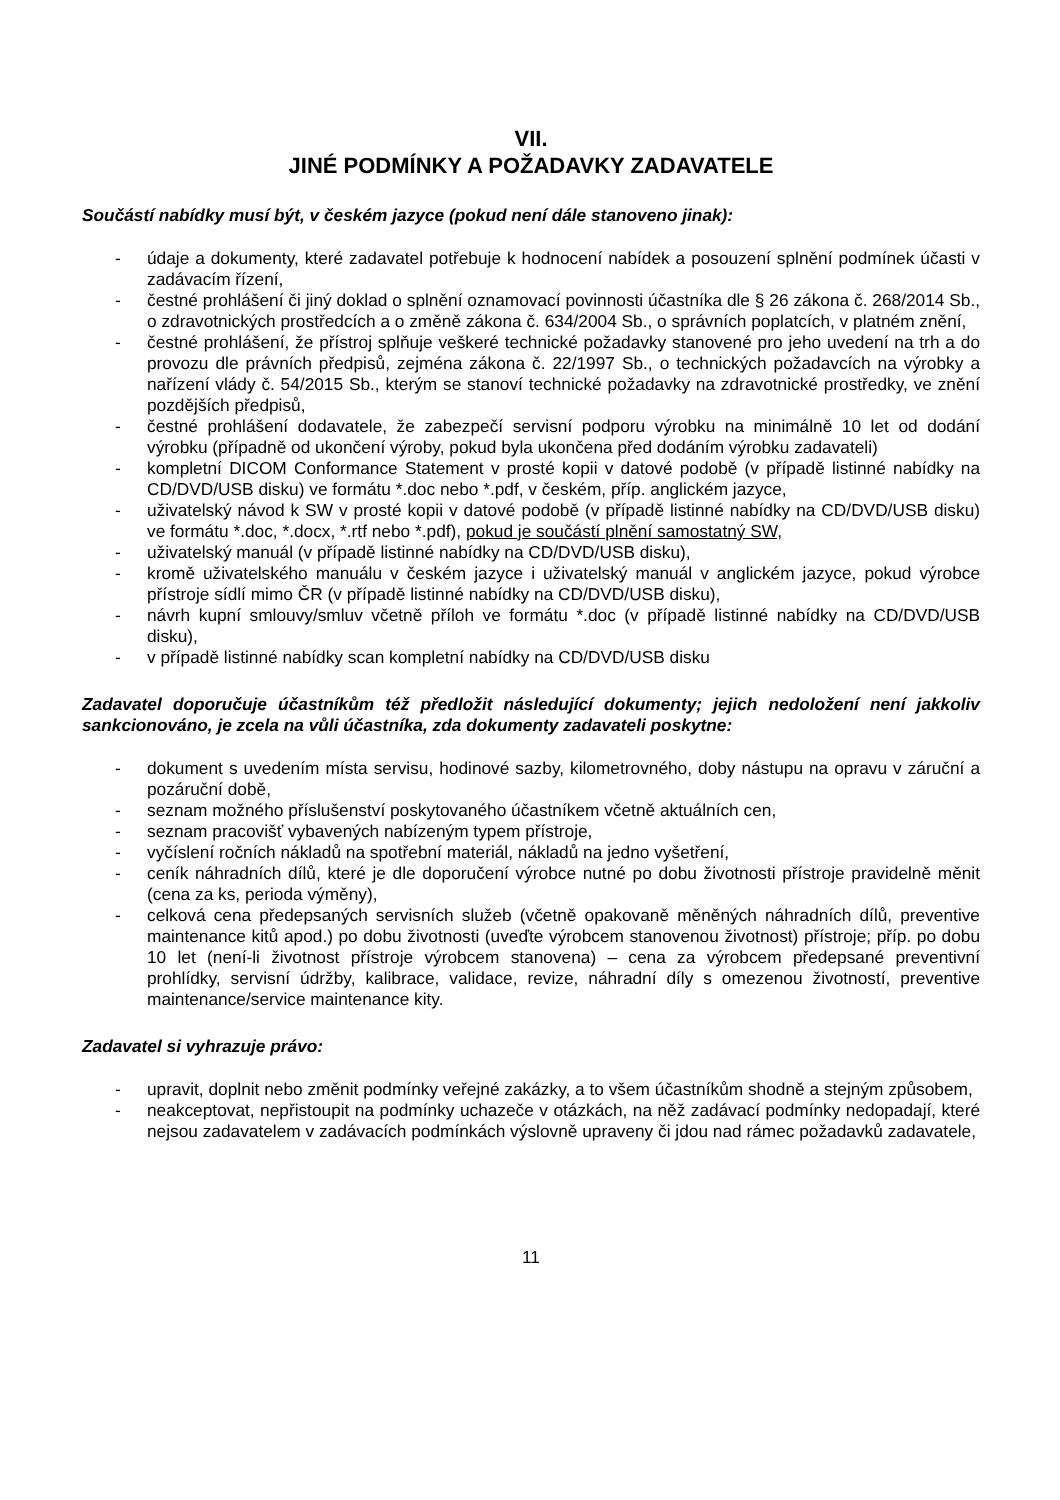VII.
JINÉ PODMÍNKY A POŽADAVKY ZADAVATELE
Součástí nabídky musí být, v českém jazyce (pokud není dále stanoveno jinak):
- údaje a dokumenty, které zadavatel potřebuje k hodnocení nabídek a posouzení splnění podmínek účasti v zadávacím řízení,
- čestné prohlášení či jiný doklad o splnění oznamovací povinnosti účastníka dle § 26 zákona č. 268/2014 Sb., o zdravotnických prostředcích a o změně zákona č. 634/2004 Sb., o správních poplatcích, v platném znění,
- čestné prohlášení, že přístroj splňuje veškeré technické požadavky stanovené pro jeho uvedení na trh a do provozu dle právních předpisů, zejména zákona č. 22/1997 Sb., o technických požadavcích na výrobky a nařízení vlády č. 54/2015 Sb., kterým se stanoví technické požadavky na zdravotnické prostředky, ve znění pozdějších předpisů,
- čestné prohlášení dodavatele, že zabezpečí servisní podporu výrobku na minimálně 10 let od dodání výrobku (případně od ukončení výroby, pokud byla ukončena před dodáním výrobku zadavateli)
- kompletní DICOM Conformance Statement v prosté kopii v datové podobě (v případě listinné nabídky na CD/DVD/USB disku) ve formátu *.doc nebo *.pdf, v českém, příp. anglickém jazyce,
- uživatelský návod k SW v prosté kopii v datové podobě (v případě listinné nabídky na CD/DVD/USB disku) ve formátu *.doc, *.docx, *.rtf nebo *.pdf), pokud je součástí plnění samostatný SW,
- uživatelský manuál (v případě listinné nabídky na CD/DVD/USB disku),
- kromě uživatelského manuálu v českém jazyce i uživatelský manuál v anglickém jazyce, pokud výrobce přístroje sídlí mimo ČR (v případě listinné nabídky na CD/DVD/USB disku),
- návrh kupní smlouvy/smluv včetně příloh ve formátu *.doc (v případě listinné nabídky na CD/DVD/USB disku),
- v případě listinné nabídky scan kompletní nabídky na CD/DVD/USB disku
Zadavatel doporučuje účastníkům též předložit následující dokumenty; jejich nedoložení není jakkoliv sankcionováno, je zcela na vůli účastníka, zda dokumenty zadavateli poskytne:
- dokument s uvedením místa servisu, hodinové sazby, kilometrovného, doby nástupu na opravu v záruční a pozáruční době,
- seznam možného příslušenství poskytovaného účastníkem včetně aktuálních cen,
- seznam pracovišť vybavených nabízeným typem přístroje,
- vyčíslení ročních nákladů na spotřební materiál, nákladů na jedno vyšetření,
- ceník náhradních dílů, které je dle doporučení výrobce nutné po dobu životnosti přístroje pravidelně měnit (cena za ks, perioda výměny),
- celková cena předepsaných servisních služeb (včetně opakovaně měněných náhradních dílů, preventive maintenance kitů apod.) po dobu životnosti (uveďte výrobcem stanovenou životnost) přístroje; příp. po dobu 10 let (není-li životnost přístroje výrobcem stanovena) – cena za výrobcem předepsané preventivní prohlídky, servisní údržby, kalibrace, validace, revize, náhradní díly s omezenou životností, preventive maintenance/service maintenance kity.
Zadavatel si vyhrazuje právo:
- upravit, doplnit nebo změnit podmínky veřejné zakázky, a to všem účastníkům shodně a stejným způsobem,
- neakceptovat, nepřistoupit na podmínky uchazeče v otázkách, na něž zadávací podmínky nedopadají, které nejsou zadavatelem v zadávacích podmínkách výslovně upraveny či jdou nad rámec požadavků zadavatele,
11